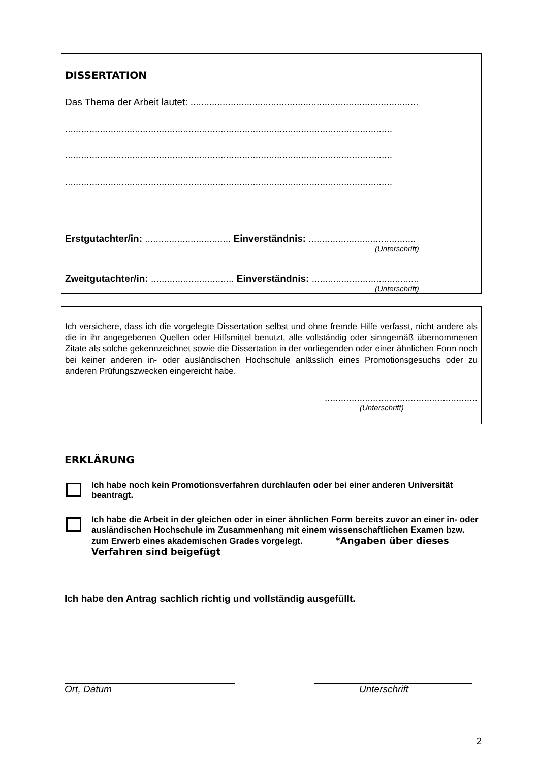DISSERTATION
Das Thema der Arbeit lautet: .....................................................................................
..........................................................................................................................
..........................................................................................................................
..........................................................................................................................
Erstgutachter/in: ................................ Einverständnis: ........................................
(Unterschrift)
Zweitgutachter/in: ............................... Einverständnis: ........................................
(Unterschrift)
Ich versichere, dass ich die vorgelegte Dissertation selbst und ohne fremde Hilfe verfasst, nicht andere als die in ihr angegebenen Quellen oder Hilfsmittel benutzt, alle vollständig oder sinngemäß übernommenen Zitate als solche gekennzeichnet sowie die Dissertation in der vorliegenden oder einer ähnlichen Form noch bei keiner anderen in- oder ausländischen Hochschule anlässlich eines Promotionsgesuchs oder zu anderen Prüfungszwecken eingereicht habe.
.........................................................
(Unterschrift)
ERKLÄRUNG
Ich habe noch kein Promotionsverfahren durchlaufen oder bei einer anderen Universität beantragt.
Ich habe die Arbeit in der gleichen oder in einer ähnlichen Form bereits zuvor an einer in- oder ausländischen Hochschule im Zusammenhang mit einem wissenschaftlichen Examen bzw. zum Erwerb eines akademischen Grades vorgelegt. *Angaben über dieses Verfahren sind beigefügt
Ich habe den Antrag sachlich richtig und vollständig ausgefüllt.
Ort, Datum Unterschrift
2